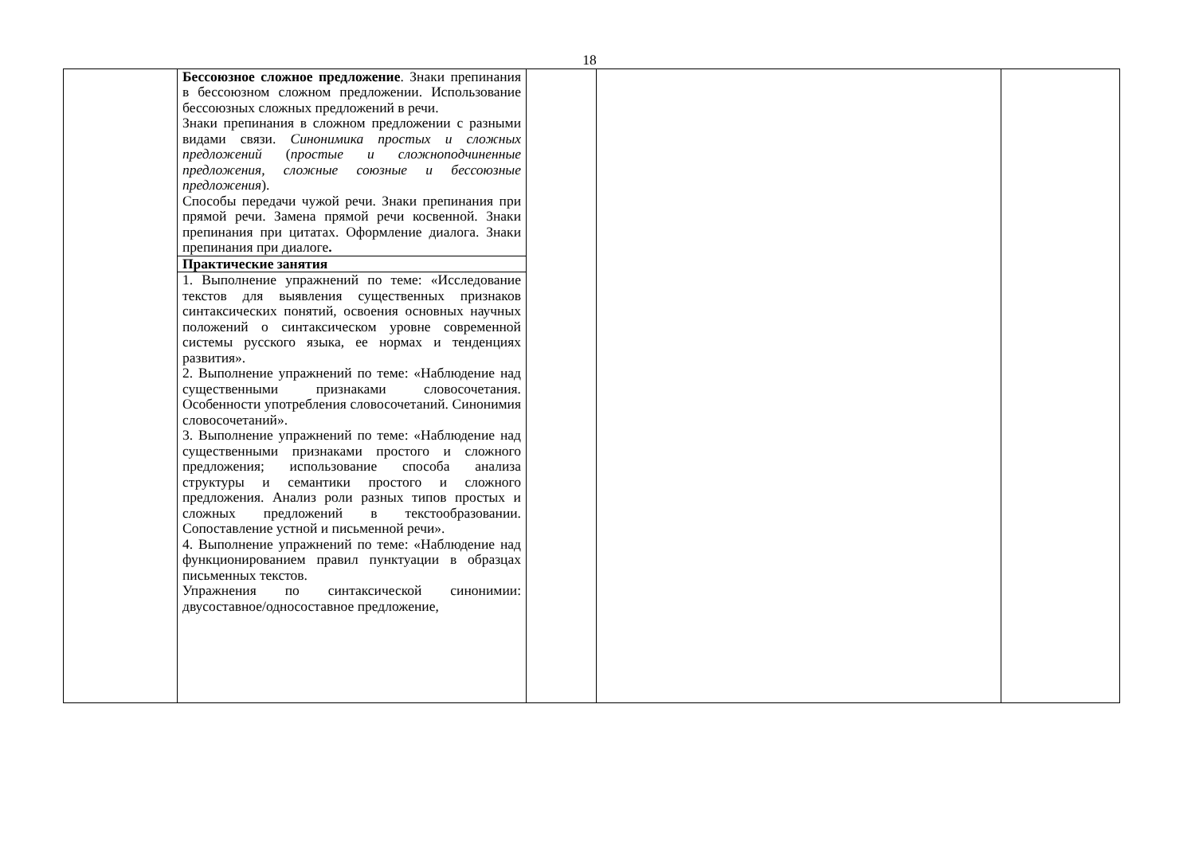18
| | Бессоюзное сложное предложение . Знаки препинания в бессоюзном сложном предложении. Использование бессоюзных сложных предложений в речи. Знаки препинания в сложном предложении с разными видами связи. Синонимика простых и сложных предложений ( простые и сложноподчиненные предложения, сложные союзные и бессоюзные предложения ). Способы передачи чужой речи. Знаки препинания при прямой речи. Замена прямой речи косвенной. Знаки препинания при цитатах. Оформление диалога. Знаки препинания при диалоге . | | | |
| | Практические занятия | | | |
| | 1. Выполнение упражнений по теме: «Исследование текстов для выявления существенных признаков синтаксических понятий, освоения основных научных положений о синтаксическом уровне современной системы русского языка, ее нормах и тенденциях развития». 2. Выполнение упражнений по теме: «Наблюдение над существенными признаками словосочетания. Особенности употребления словосочетаний. Синонимия словосочетаний». 3. Выполнение упражнений по теме: «Наблюдение над существенными признаками простого и сложного предложения; использование способа анализа структуры и семантики простого и сложного предложения. Анализ роли разных типов простых и сложных предложений в текстообразовании. Сопоставление устной и письменной речи». 4. Выполнение упражнений по теме: «Наблюдение над функционированием правил пунктуации в образцах письменных текстов. Упражнения по синтаксической синонимии: двусоставное/односоставное предложение, | | | |